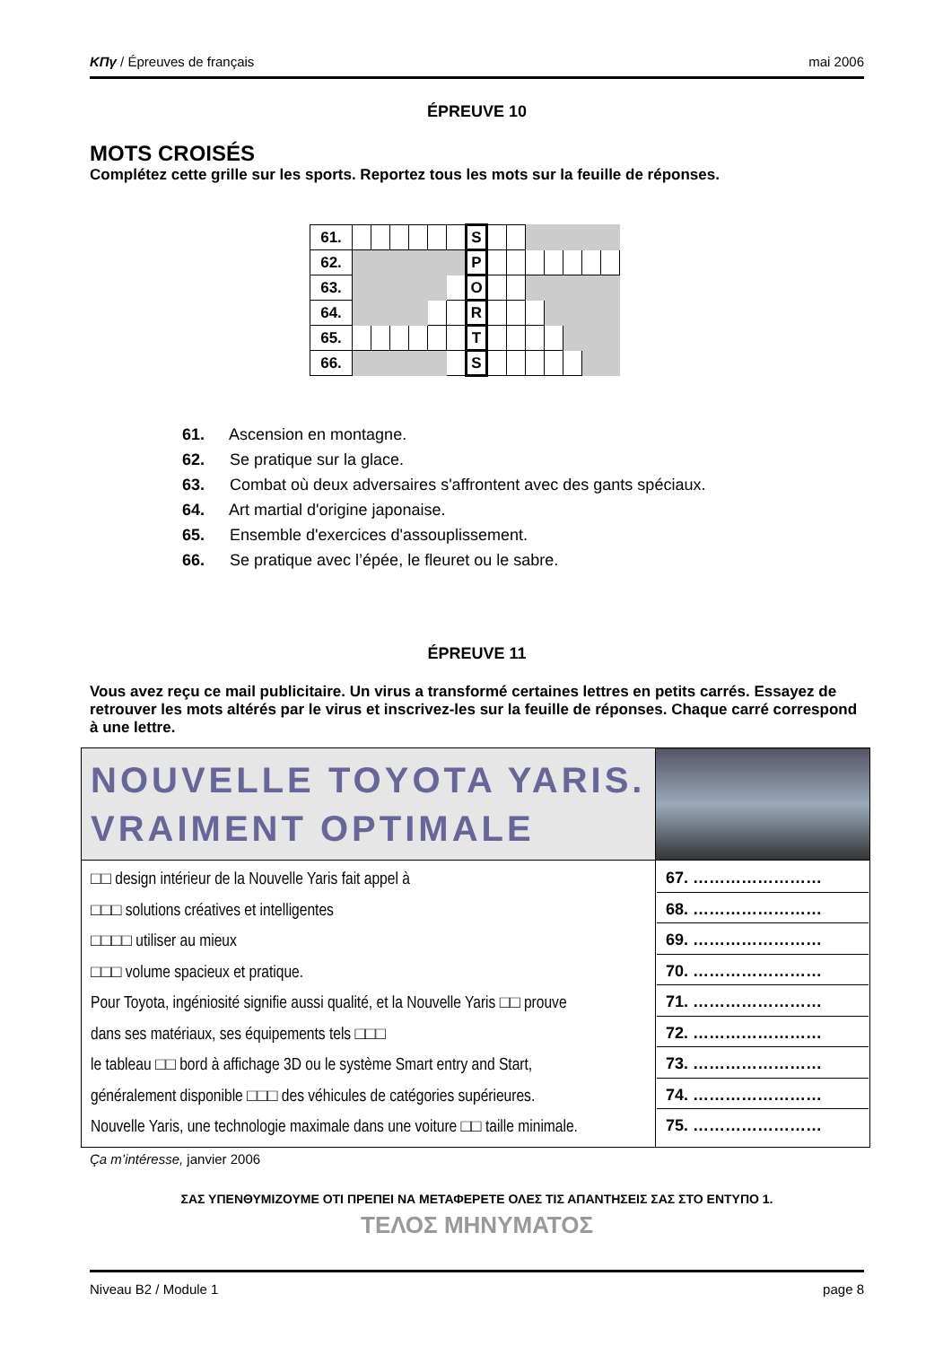ΚΠγ / Épreuves de français mai 2006
ÉPREUVE 10
MOTS CROISÉS
Complétez cette grille sur les sports. Reportez tous les mots sur la feuille de réponses.
| 61. | | | | | | | S | | | | | | | |
| 62. | | | | | | | P | | | | | | | |
| 63. | | | | | | | O | | | | | | | |
| 64. | | | | | | | R | | | | | | | |
| 65. | | | | | | | T | | | | | | | |
| 66. | | | | | | | S | | | | | | | |
61. Ascension en montagne.
62. Se pratique sur la glace.
63. Combat où deux adversaires s'affrontent avec des gants spéciaux.
64. Art martial d'origine japonaise.
65. Ensemble d'exercices d'assouplissement.
66. Se pratique avec l’épée, le fleuret ou le sabre.
ÉPREUVE 11
Vous avez reçu ce mail publicitaire. Un virus a transformé certaines lettres en petits carrés. Essayez de retrouver les mots altérés par le virus et inscrivez-les sur la feuille de réponses. Chaque carré correspond à une lettre.
| NOUVELLE TOYOTA YARIS. VRAIMENT OPTIMALE | |
| □□ design intérieur de la Nouvelle Yaris fait appel à □□□ solutions créatives et intelligentes □□□□ utiliser au mieux □□□ volume spacieux et pratique. Pour Toyota, ingéniosité signifie aussi qualité, et la Nouvelle Yaris □□ prouve dans ses matériaux, ses équipements tels □□□ le tableau □□ bord à affichage 3D ou le système Smart entry and Start, généralement disponible □□□ des véhicules de catégories supérieures. Nouvelle Yaris, une technologie maximale dans une voiture □□ taille minimale. | 67. …………………… 68. …………………… 69. …………………… 70. …………………… 71. …………………… 72. …………………… 73. …………………… 74. …………………… 75. …………………… |
Ça m’intéresse, janvier 2006
ΣΑΣ ΥΠΕΝΘΥΜΙΖΟΥΜΕ ΟΤΙ ΠΡΕΠΕΙ ΝΑ ΜΕΤΑΦΕΡΕΤΕ ΟΛΕΣ ΤΙΣ ΑΠΑΝΤΗΣΕΙΣ ΣΑΣ ΣΤΟ ΕΝΤΥΠΟ 1.
ΤΕΛΟΣ ΜΗΝΥΜΑΤΟΣ
Niveau B2 / Module 1 page 8